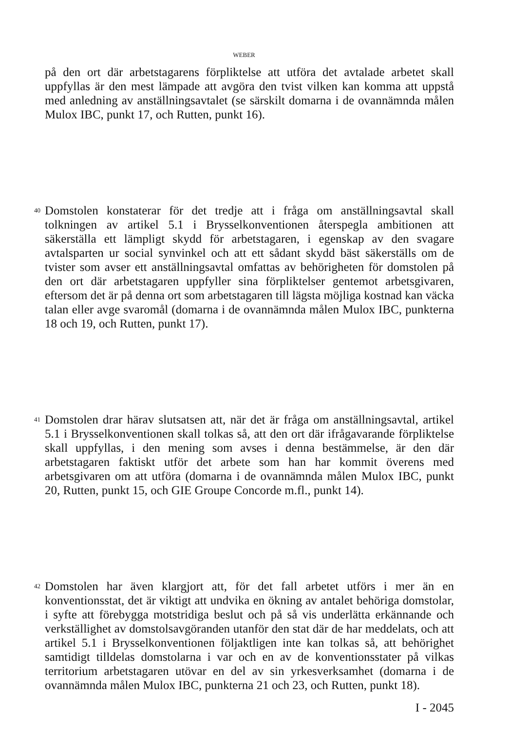WEBER
på den ort där arbetstagarens förpliktelse att utföra det avtalade arbetet skall uppfyllas är den mest lämpade att avgöra den tvist vilken kan komma att uppstå med anledning av anställningsavtalet (se särskilt domarna i de ovannämnda målen Mulox IBC, punkt 17, och Rutten, punkt 16).
40
Domstolen konstaterar för det tredje att i fråga om anställningsavtal skall tolkningen av artikel 5.1 i Brysselkonventionen återspegla ambitionen att säkerställa ett lämpligt skydd för arbetstagaren, i egenskap av den svagare avtalsparten ur social synvinkel och att ett sådant skydd bäst säkerställs om de tvister som avser ett anställningsavtal omfattas av behörigheten för domstolen på den ort där arbetstagaren uppfyller sina förpliktelser gentemot arbetsgivaren, eftersom det är på denna ort som arbetstagaren till lägsta möjliga kostnad kan väcka talan eller avge svaromål (domarna i de ovannämnda målen Mulox IBC, punkterna 18 och 19, och Rutten, punkt 17).
41
Domstolen drar härav slutsatsen att, när det är fråga om anställningsavtal, artikel 5.1 i Brysselkonventionen skall tolkas så, att den ort där ifrågavarande förpliktelse skall uppfyllas, i den mening som avses i denna bestämmelse, är den där arbetstagaren faktiskt utför det arbete som han har kommit överens med arbetsgivaren om att utföra (domarna i de ovannämnda målen Mulox IBC, punkt 20, Rutten, punkt 15, och GIE Groupe Concorde m.fl., punkt 14).
42
Domstolen har även klargjort att, för det fall arbetet utförs i mer än en konventionsstat, det är viktigt att undvika en ökning av antalet behöriga domstolar, i syfte att förebygga motstridiga beslut och på så vis underlätta erkännande och verkställighet av domstolsavgöranden utanför den stat där de har meddelats, och att artikel 5.1 i Brysselkonventionen följaktligen inte kan tolkas så, att behörighet samtidigt tilldelas domstolarna i var och en av de konventionsstater på vilkas territorium arbetstagaren utövar en del av sin yrkesverksamhet (domarna i de ovannämnda målen Mulox IBC, punkterna 21 och 23, och Rutten, punkt 18).
I - 2045